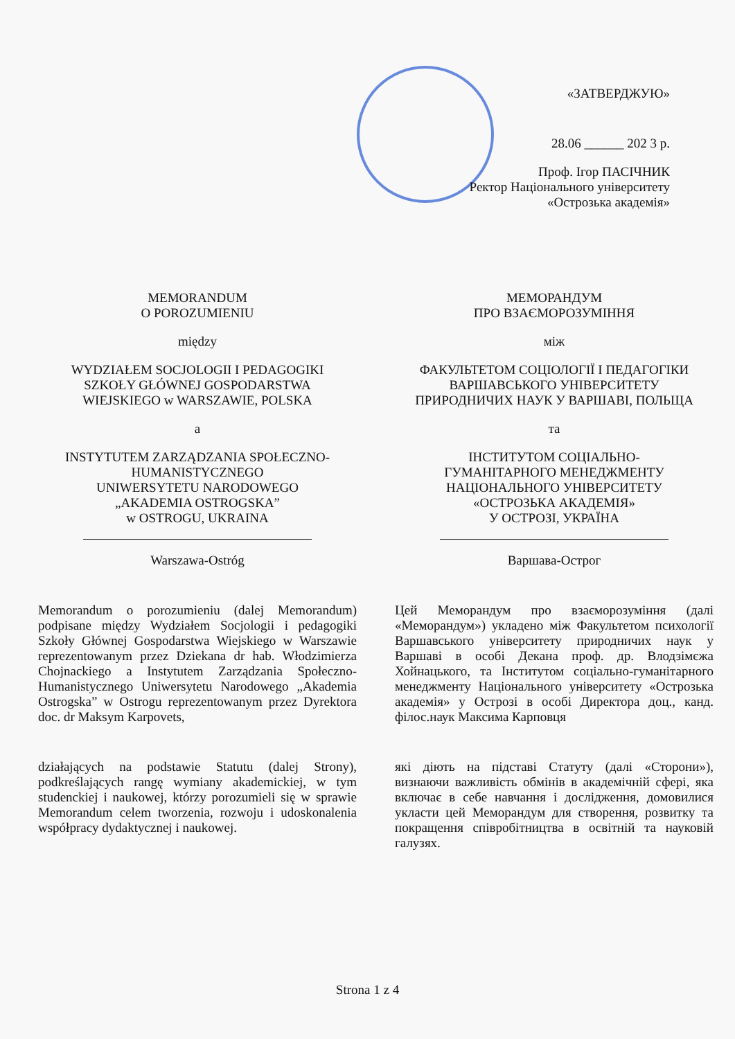«ЗАТВЕРДЖУЮ»
28.06 ______ 202 3 р.
Проф. Ігор ПАСІЧНИК
Ректор Національного університету
«Острозька академія»
MEMORANDUM
O POROZUMIENIU
między
WYDZIAŁEM SOCJOLOGII I PEDAGOGIKI
SZKOŁY GŁÓWNEJ GOSPODARSTWA
WIEJSKIEGO w WARSZAWIE, POLSKA
a
INSTYTUTEM ZARZĄDZANIA SPOŁECZNO-
HUMANISTYCZNEGO
UNIWERSYTETU NARODOWEGO
„AKADEMIA OSTROGSKA”
w OSTROGU, UKRAINA
Warszawa-Ostróg
Memorandum o porozumieniu (dalej Memorandum) podpisane między Wydziałem Socjologii i pedagogiki Szkoły Głównej Gospodarstwa Wiejskiego w Warszawie reprezentowanym przez Dziekana dr hab. Włodzimierza Chojnackiego a Instytutem Zarządzania Społeczno-Humanistycznego Uniwersytetu Narodowego „Akademia Ostrogska” w Ostrogu reprezentowanym przez Dyrektora doc. dr Maksym Karpovets,
działających na podstawie Statutu (dalej Strony), podkreślających rangę wymiany akademickiej, w tym studenckiej i naukowej, którzy porozumieli się w sprawie Memorandum celem tworzenia, rozwoju i udoskonalenia współpracy dydaktycznej i naukowej.
МЕМОРАНДУМ
ПРО ВЗАЄМОРОЗУМІННЯ
між
ФАКУЛЬТЕТОМ СОЦІОЛОГІЇ І ПЕДАГОГІКИ
ВАРШАВСЬКОГО УНІВЕРСИТЕТУ
ПРИРОДНИЧИХ НАУК У ВАРШАВІ, ПОЛЬЩА
та
ІНСТИТУТОМ СОЦІАЛЬНО-
ГУМАНІТАРНОГО МЕНЕДЖМЕНТУ
НАЦІОНАЛЬНОГО УНІВЕРСИТЕТУ
«ОСТРОЗЬКА АКАДЕМІЯ»
У ОСТРОЗІ, УКРАЇНА
Варшава-Острог
Цей Меморандум про взаєморозуміння (далі «Меморандум») укладено між Факультетом психології Варшавського університету природничих наук у Варшаві в особі Декана проф. др. Влодзімєжа Хойнацького, та Інститутом соціально-гуманітарного менеджменту Національного університету «Острозька академія» у Острозі в особі Директора доц., канд. філос.наук Максима Карповця
які діють на підставі Статуту (далі «Сторони»), визнаючи важливість обмінів в академічній сфері, яка включає в себе навчання і дослідження, домовилися укласти цей Меморандум для створення, розвитку та покращення співробітництва в освітній та науковій галузях.
Strona 1 z 4